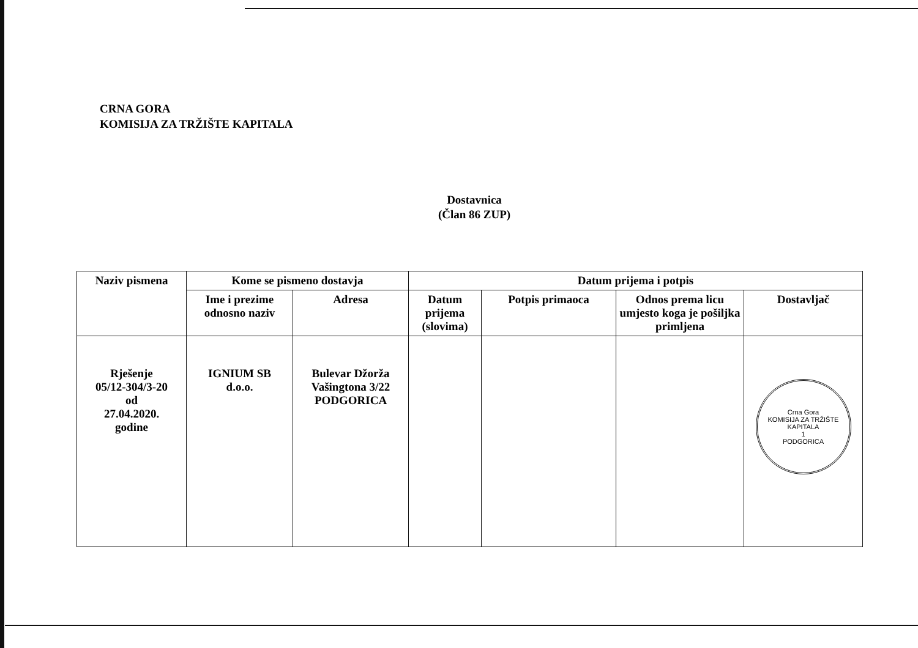CRNA GORA
KOMISIJA ZA TRŽIŠTE KAPITALA
Dostavnica
(Član 86 ZUP)
| Naziv pismena | Kome se pismeno dostavja | | Datum prijema i potpis | | | |
| --- | --- | --- | --- | --- | --- | --- |
| | Ime i prezime odnosno naziv | Adresa | Datum prijema (slovima) | Potpis primaoca | Odnos prema licu umjesto koga je pošiljka primljena | Dostavljač |
| Rješenje 05/12-304/3-20 od 27.04.2020. godine | IGNIUM SB d.o.o. | Bulevar Džorža Vašingtona 3/22 PODGORICA | | | | Crna Gora KOMISIJA ZA TRŽIŠTE KAPITALA 1 PODGORICA |